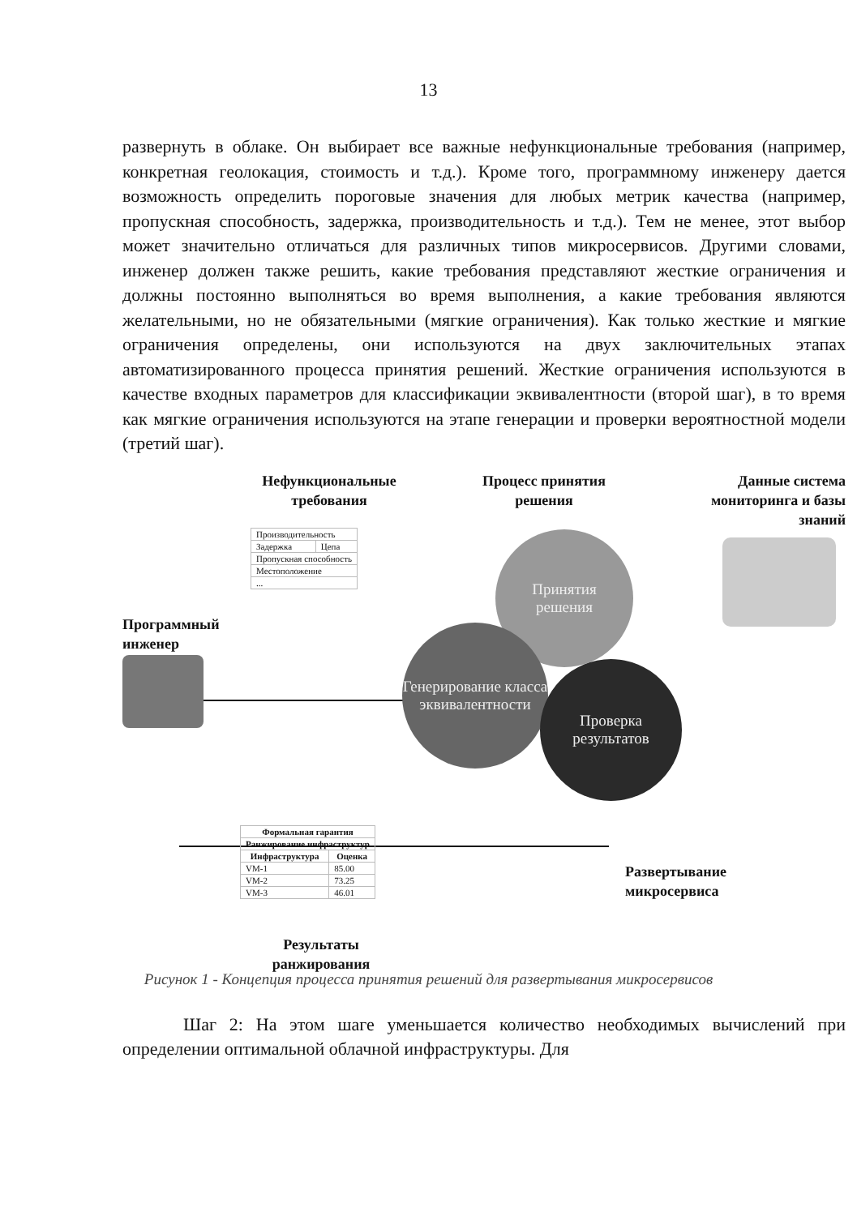13
развернуть в облаке. Он выбирает все важные нефункциональные требования (например, конкретная геолокация, стоимость и т.д.). Кроме того, программному инженеру дается возможность определить пороговые значения для любых метрик качества (например, пропускная способность, задержка, производительность и т.д.). Тем не менее, этот выбор может значительно отличаться для различных типов микросервисов. Другими словами, инженер должен также решить, какие требования представляют жесткие ограничения и должны постоянно выполняться во время выполнения, а какие требования являются желательными, но не обязательными (мягкие ограничения). Как только жесткие и мягкие ограничения определены, они используются на двух заключительных этапах автоматизированного процесса принятия решений. Жесткие ограничения используются в качестве входных параметров для классификации эквивалентности (второй шаг), в то время как мягкие ограничения используются на этапе генерации и проверки вероятностной модели (третий шаг).
Нефункциональные требования
Процесс принятия решения
Данные система мониторинга и базы знаний
| Производительность | |
| Задержка | Цепа |
| Пропускная способность | |
| Местоположение | |
| ... | |
Программный
инженер
Принятия
решения
Генерирование класса эквивалентности
Проверка результатов
| Формальная гарантия | |
| --- | --- |
| Ранжирование инфраструктур | |
| Инфраструктура | Оценка |
| VM-1 | 85.00 |
| VM-2 | 73.25 |
| VM-3 | 46.01 |
Развертывание
микросервиса
Результаты ранжирования
Рисунок 1 - Концепция процесса принятия решений для развертывания микросервисов
Шаг 2: На этом шаге уменьшается количество необходимых вычислений при определении оптимальной облачной инфраструктуры. Для